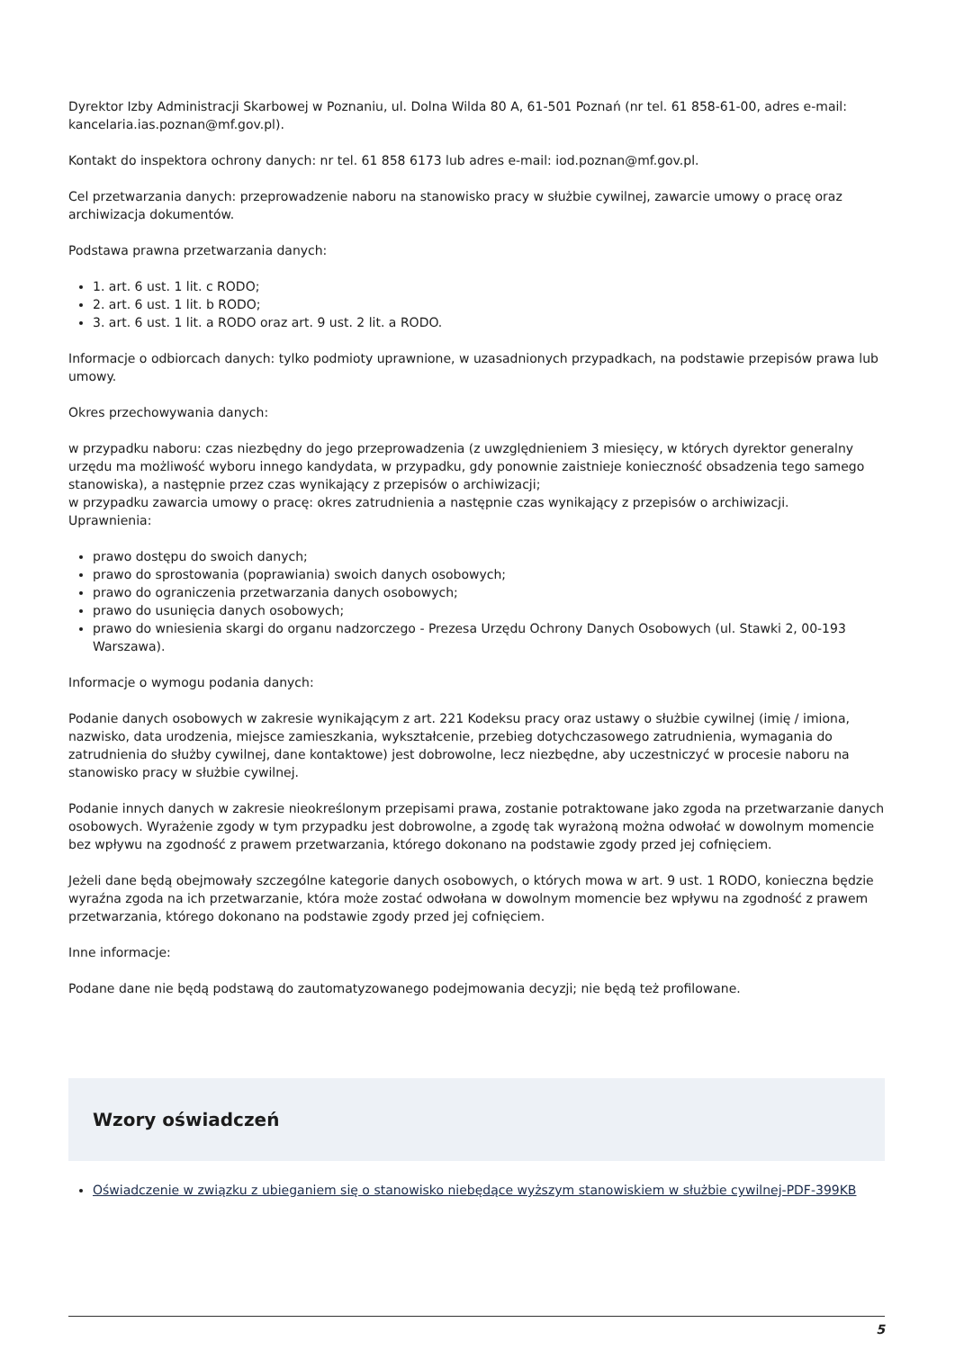Dyrektor Izby Administracji Skarbowej w Poznaniu, ul. Dolna Wilda 80 A, 61-501 Poznań (nr tel. 61 858-61-00, adres e-mail: kancelaria.ias.poznan@mf.gov.pl).
Kontakt do inspektora ochrony danych: nr tel. 61 858 6173 lub adres e-mail: iod.poznan@mf.gov.pl.
Cel przetwarzania danych: przeprowadzenie naboru na stanowisko pracy w służbie cywilnej, zawarcie umowy o pracę oraz archiwizacja dokumentów.
Podstawa prawna przetwarzania danych:
1. art. 6 ust. 1 lit. c RODO;
2. art. 6 ust. 1 lit. b RODO;
3. art. 6 ust. 1 lit. a RODO oraz art. 9 ust. 2 lit. a RODO.
Informacje o odbiorcach danych: tylko podmioty uprawnione, w uzasadnionych przypadkach, na podstawie przepisów prawa lub umowy.
Okres przechowywania danych:
w przypadku naboru: czas niezbędny do jego przeprowadzenia (z uwzględnieniem 3 miesięcy, w których dyrektor generalny urzędu ma możliwość wyboru innego kandydata, w przypadku, gdy ponownie zaistnieje konieczność obsadzenia tego samego stanowiska), a następnie przez czas wynikający z przepisów o archiwizacji;
w przypadku zawarcia umowy o pracę: okres zatrudnienia a następnie czas wynikający z przepisów o archiwizacji.
Uprawnienia:
prawo dostępu do swoich danych;
prawo do sprostowania (poprawiania) swoich danych osobowych;
prawo do ograniczenia przetwarzania danych osobowych;
prawo do usunięcia danych osobowych;
prawo do wniesienia skargi do organu nadzorczego - Prezesa Urzędu Ochrony Danych Osobowych (ul. Stawki 2, 00-193 Warszawa).
Informacje o wymogu podania danych:
Podanie danych osobowych w zakresie wynikającym z art. 221 Kodeksu pracy oraz ustawy o służbie cywilnej (imię / imiona, nazwisko, data urodzenia, miejsce zamieszkania, wykształcenie, przebieg dotychczasowego zatrudnienia, wymagania do zatrudnienia do służby cywilnej, dane kontaktowe) jest dobrowolne, lecz niezbędne, aby uczestniczyć w procesie naboru na stanowisko pracy w służbie cywilnej.
Podanie innych danych w zakresie nieokreślonym przepisami prawa, zostanie potraktowane jako zgoda na przetwarzanie danych osobowych. Wyrażenie zgody w tym przypadku jest dobrowolne, a zgodę tak wyrażoną można odwołać w dowolnym momencie bez wpływu na zgodność z prawem przetwarzania, którego dokonano na podstawie zgody przed jej cofnięciem.
Jeżeli dane będą obejmowały szczególne kategorie danych osobowych, o których mowa w art. 9 ust. 1 RODO, konieczna będzie wyraźna zgoda na ich przetwarzanie, która może zostać odwołana w dowolnym momencie bez wpływu na zgodność z prawem przetwarzania, którego dokonano na podstawie zgody przed jej cofnięciem.
Inne informacje:
Podane dane nie będą podstawą do zautomatyzowanego podejmowania decyzji; nie będą też profilowane.
Wzory oświadczeń
Oświadczenie w związku z ubieganiem się o stanowisko niebędące wyższym stanowiskiem w służbie cywilnej-PDF-399KB
5